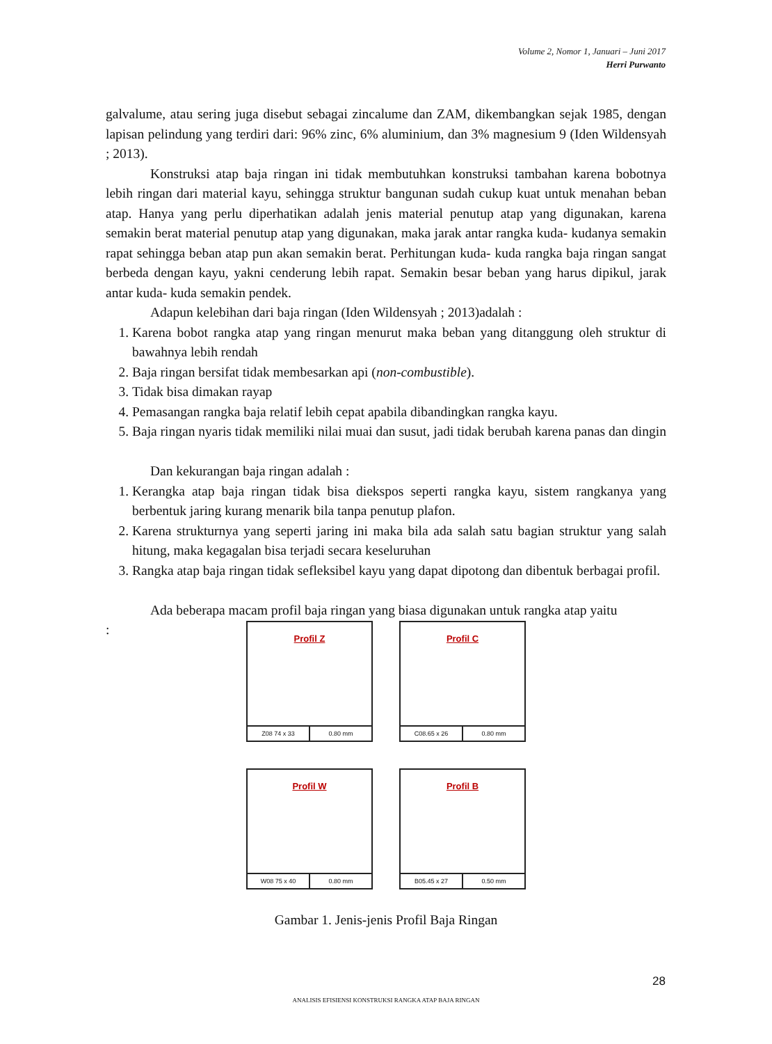Volume 2, Nomor 1, Januari – Juni 2017
Herri Purwanto
galvalume, atau sering juga disebut sebagai zincalume dan ZAM, dikembangkan sejak 1985, dengan lapisan pelindung yang terdiri dari: 96% zinc, 6% aluminium, dan 3% magnesium 9 (Iden Wildensyah ; 2013).
Konstruksi atap baja ringan ini tidak membutuhkan konstruksi tambahan karena bobotnya lebih ringan dari material kayu, sehingga struktur bangunan sudah cukup kuat untuk menahan beban atap. Hanya yang perlu diperhatikan adalah jenis material penutup atap yang digunakan, karena semakin berat material penutup atap yang digunakan, maka jarak antar rangka kuda- kudanya semakin rapat sehingga beban atap pun akan semakin berat. Perhitungan kuda- kuda rangka baja ringan sangat berbeda dengan kayu, yakni cenderung lebih rapat. Semakin besar beban yang harus dipikul, jarak antar kuda- kuda semakin pendek.
Adapun kelebihan dari baja ringan (Iden Wildensyah ; 2013)adalah :
1. Karena bobot rangka atap yang ringan menurut maka beban yang ditanggung oleh struktur di bawahnya lebih rendah
2. Baja ringan bersifat tidak membesarkan api (non-combustible).
3. Tidak bisa dimakan rayap
4. Pemasangan rangka baja relatif lebih cepat apabila dibandingkan rangka kayu.
5. Baja ringan nyaris tidak memiliki nilai muai dan susut, jadi tidak berubah karena panas dan dingin
Dan kekurangan baja ringan adalah :
1. Kerangka atap baja ringan tidak bisa diekspos seperti rangka kayu, sistem rangkanya yang berbentuk jaring kurang menarik bila tanpa penutup plafon.
2. Karena strukturnya yang seperti jaring ini maka bila ada salah satu bagian struktur yang salah hitung, maka kegagalan bisa terjadi secara keseluruhan
3. Rangka atap baja ringan tidak sefleksibel kayu yang dapat dipotong dan dibentuk berbagai profil.
Ada beberapa macam profil baja ringan yang biasa digunakan untuk rangka atap yaitu
:
Profil Z
Z08 74 x 33 0.80 mm
Profil C
C08.65 x 26 0.80 mm
Profil W
W08 75 x 40 0.80 mm
Profil B
B05.45 x 27 0.50 mm
Gambar 1. Jenis-jenis Profil Baja Ringan
28
ANALISIS EFISIENSI KONSTRUKSI RANGKA ATAP BAJA RINGAN